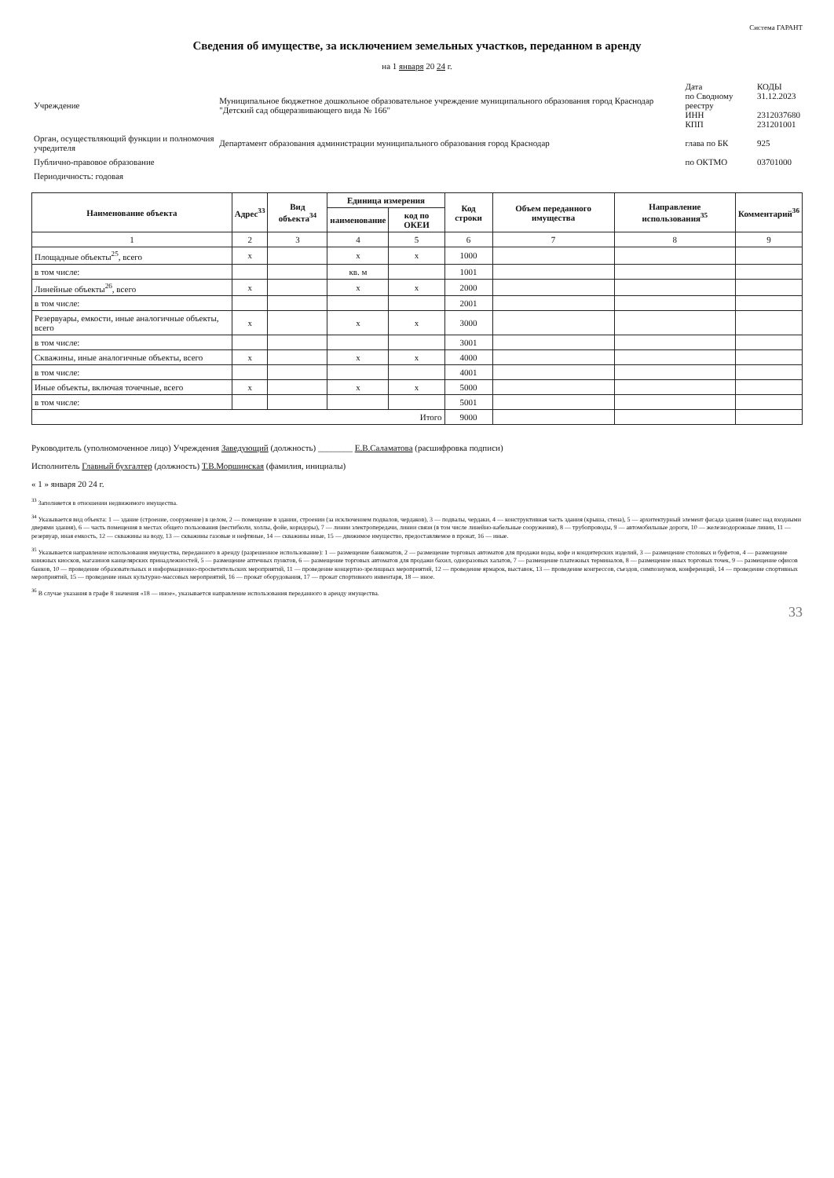Система ГАРАНТ
Сведения об имуществе, за исключением земельных участков, переданном в аренду
на 1 января 20 24 г.
| Учреждение | Муниципальное бюджетное дошкольное образовательное учреждение муниципального образования город Краснодар "Детский сад общеразвивающего вида № 166" | Дата по Сводному реестру ИНН КПП | КОДЫ 31.12.2023 2312037680 231201001 |
| Орган, осуществляющий функции и полномочия учредителя | Департамент образования администрации муниципального образования город Краснодар | глава по БК | 925 |
| Публично-правовое образование | | по ОКТМО | 03701000 |
| Периодичность: годовая | | | |
| Наименование объекта | Адрес<sup>33</sup> | Вид объекта<sup>34</sup> | Единица измерения | | Код строки | Объем переданного имущества | Направление использования<sup>35</sup> | Комментарий<sup>36</sup> |
| --- | --- | --- | --- | --- | --- | --- | --- | --- |
| | | | наименование | код по ОКЕИ | | | | |
| 1 | 2 | 3 | 4 | 5 | 6 | 7 | 8 | 9 |
| Площадные объекты<sup>25</sup>, всего | x | | x | x | 1000 | | | |
| в том числе: | | | кв. м | | 1001 | | | |
| Линейные объекты<sup>26</sup>, всего | x | | x | x | 2000 | | | |
| в том числе: | | | | | 2001 | | | |
| Резервуары, емкости, иные аналогичные объекты, всего | x | | x | x | 3000 | | | |
| в том числе: | | | | | 3001 | | | |
| Скважины, иные аналогичные объекты, всего | x | | x | x | 4000 | | | |
| в том числе: | | | | | 4001 | | | |
| Иные объекты, включая точечные, всего | x | | x | x | 5000 | | | |
| в том числе: | | | | | 5001 | | | |
| Итого | | | | | 9000 | | | |
Руководитель (уполномоченное лицо) Учреждения Заведующий (должность) ________ Е.В.Саламатова (расшифровка подписи)
Исполнитель Главный бухгалтер (должность) Т.В.Моршинская (фамилия, инициалы)
« 1 » января 20 24 г.
<sup>33</sup> Заполняется в отношении недвижимого имущества.
<sup>34</sup> Указывается вид объекта: 1 — здание (строение, сооружение) в целом, 2 — помещение в здании, строении (за исключением подвалов, чердаков), 3 — подвалы, чердаки, 4 — конструктивная часть здания (крыша, стена), 5 — архитектурный элемент фасада здания (навес над входными дверями здания), 6 — часть помещения в местах общего пользования (вестибюли, холлы, фойе, коридоры), 7 — линии электропередачи, линии связи (в том числе линейно-кабельные сооружения), 8 — трубопроводы, 9 — автомобильные дороги, 10 — железнодорожные линии, 11 — резервуар, иная емкость, 12 — скважины на воду, 13 — скважины газовые и нефтяные, 14 — скважины иные, 15 — движимое имущество, предоставляемое в прокат, 16 — иные.
<sup>35</sup> Указывается направление использования имущества, переданного в аренду (разрешенное использование): 1 — размещение банкоматов, 2 — размещение торговых автоматов для продажи воды, кофе и кондитерских изделий, 3 — размещение столовых и буфетов, 4 — размещение книжных киосков, магазинов канцелярских принадлежностей, 5 — размещение аптечных пунктов, 6 — размещение торговых автоматов для продажи бахил, одноразовых халатов, 7 — размещение платежных терминалов, 8 — размещение иных торговых точек, 9 — размещение офисов банков, 10 — проведение образовательных и информационно-просветительских мероприятий, 11 — проведение концертно-зрелищных мероприятий, 12 — проведение ярмарок, выставок, 13 — проведение конгрессов, съездов, симпозиумов, конференций, 14 — проведение спортивных мероприятий, 15 — проведение иных культурно-массовых мероприятий, 16 — прокат оборудования, 17 — прокат спортивного инвентаря, 18 — иное.
<sup>36</sup> В случае указания в графе 8 значения «18 — иное», указывается направление использования переданного в аренду имущества.
33